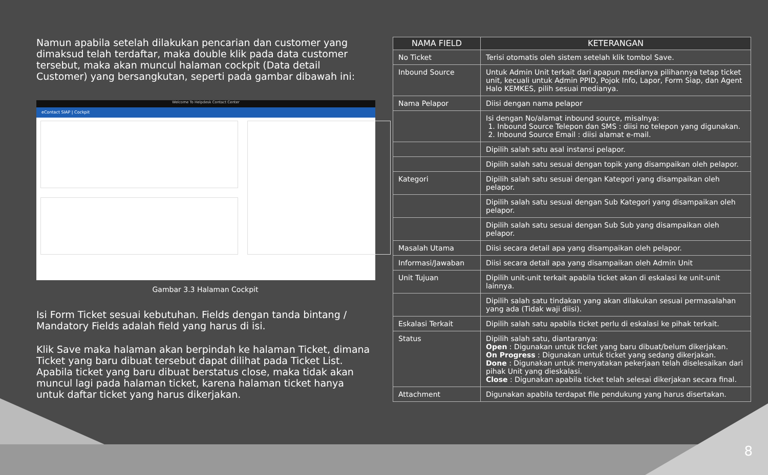Namun apabila setelah dilakukan pencarian dan customer yang dimaksud telah terdaftar, maka double klik pada data customer tersebut, maka akan muncul halaman cockpit (Data detail Customer) yang bersangkutan, seperti pada gambar dibawah ini:
Welcome To Helpdesk Contact Center
eContact SIAP | Cockpit
Gambar 3.3 Halaman Cockpit
Isi Form Ticket sesuai kebutuhan. Fields dengan tanda bintang / Mandatory Fields adalah field yang harus di isi.
Klik Save maka halaman akan berpindah ke halaman Ticket, dimana Ticket yang baru dibuat tersebut dapat dilihat pada Ticket List. Apabila ticket yang baru dibuat berstatus close, maka tidak akan muncul lagi pada halaman ticket, karena halaman ticket hanya untuk daftar ticket yang harus dikerjakan.
| NAMA FIELD | KETERANGAN |
| --- | --- |
| No Ticket | Terisi otomatis oleh sistem setelah klik tombol Save. |
| Inbound Source | Untuk Admin Unit terkait dari apapun medianya pilihannya tetap ticket unit, kecuali untuk Admin PPID, Pojok Info, Lapor, Form Siap, dan Agent Halo KEMKES, pilih sesuai medianya. |
| Nama Pelapor | Diisi dengan nama pelapor |
| | Isi dengan No/alamat inbound source, misalnya: 1. Inbound Source Telepon dan SMS : diisi no telepon yang digunakan. 2. Inbound Source Email : diisi alamat e-mail. |
| | Dipilih salah satu asal instansi pelapor. |
| | Dipilih salah satu sesuai dengan topik yang disampaikan oleh pelapor. |
| Kategori | Dipilih salah satu sesuai dengan Kategori yang disampaikan oleh pelapor. |
| | Dipilih salah satu sesuai dengan Sub Kategori yang disampaikan oleh pelapor. |
| | Dipilih salah satu sesuai dengan Sub Sub yang disampaikan oleh pelapor. |
| Masalah Utama | Diisi secara detail apa yang disampaikan oleh pelapor. |
| Informasi/Jawaban | Diisi secara detail apa yang disampaikan oleh Admin Unit |
| Unit Tujuan | Dipilih unit-unit terkait apabila ticket akan di eskalasi ke unit-unit lainnya. |
| | Dipilih salah satu tindakan yang akan dilakukan sesuai permasalahan yang ada (Tidak waji diisi). |
| Eskalasi Terkait | Dipilih salah satu apabila ticket perlu di eskalasi ke pihak terkait. |
| Status | Dipilih salah satu, diantaranya: Open : Digunakan untuk ticket yang baru dibuat/belum dikerjakan. On Progress : Digunakan untuk ticket yang sedang dikerjakan. Done : Digunakan untuk menyatakan pekerjaan telah diselesaikan dari pihak Unit yang dieskalasi. Close : Digunakan apabila ticket telah selesai dikerjakan secara final. |
| Attachment | Digunakan apabila terdapat file pendukung yang harus disertakan. |
8